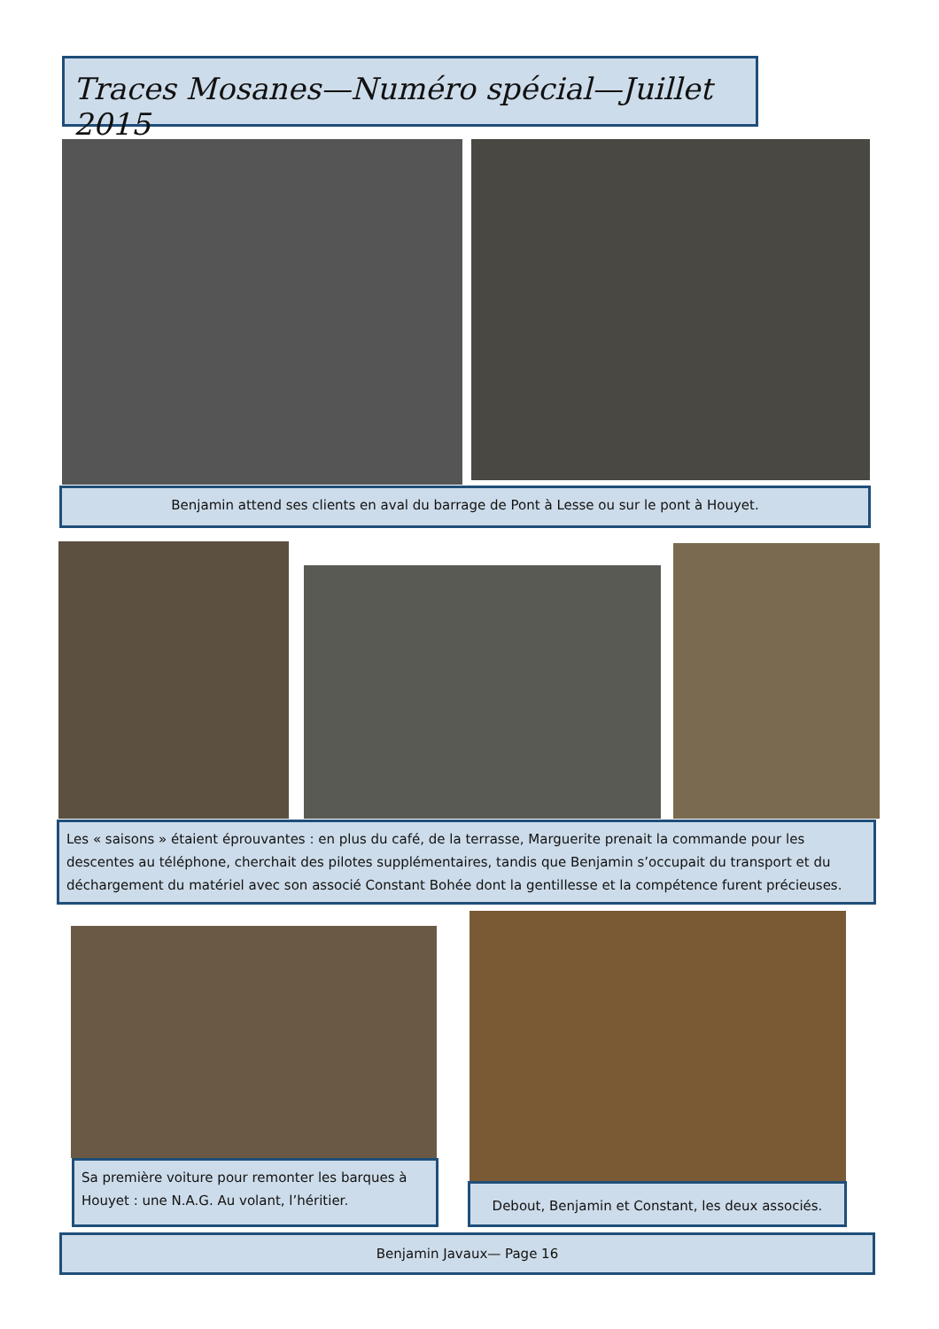Traces Mosanes—Numéro spécial—Juillet 2015
Benjamin attend ses clients en aval du barrage de Pont à Lesse ou sur le pont à Houyet.
Les « saisons » étaient éprouvantes : en plus du café, de la terrasse, Marguerite prenait la commande pour les descentes au téléphone, cherchait des pilotes supplémentaires, tandis que Benjamin s’occupait du transport et du déchargement du matériel avec son associé Constant Bohée dont la gentillesse et la compétence furent précieuses.
Sa première voiture pour remonter les barques à Houyet : une N.A.G. Au volant, l’héritier.
Debout, Benjamin et Constant, les deux associés.
Benjamin Javaux— Page 16